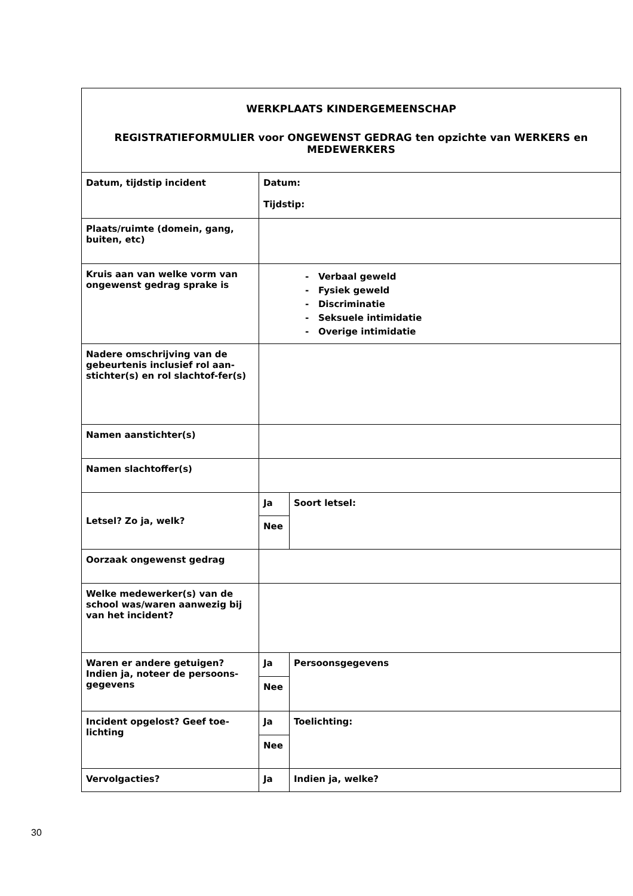| WERKPLAATS KINDERGEMEENSCHAP REGISTRATIEFORMULIER voor ONGEWENST GEDRAG ten opzichte van WERKERS en MEDEWERKERS | | |
| Datum, tijdstip incident | Datum: Tijdstip: | |
| Plaats/ruimte (domein, gang, buiten, etc) | | |
| Kruis aan van welke vorm van ongewenst gedrag sprake is | - Verbaal geweld - Fysiek geweld - Discriminatie - Seksuele intimidatie - Overige intimidatie | |
| Nadere omschrijving van de gebeurtenis inclusief rol aan-stichter(s) en rol slachtof-fer(s) | | |
| Namen aanstichter(s) | | |
| Namen slachtoffer(s) | | |
| Letsel? Zo ja, welk? | Ja | Soort letsel: |
| | Nee | |
| Oorzaak ongewenst gedrag | | |
| Welke medewerker(s) van de school was/waren aanwezig bij van het incident? | | |
| Waren er andere getuigen? Indien ja, noteer de persoons-gegevens | Ja | Persoonsgegevens |
| | Nee | |
| Incident opgelost? Geef toe-lichting | Ja | Toelichting: |
| | Nee | |
| Vervolgacties? | Ja | Indien ja, welke? |
30